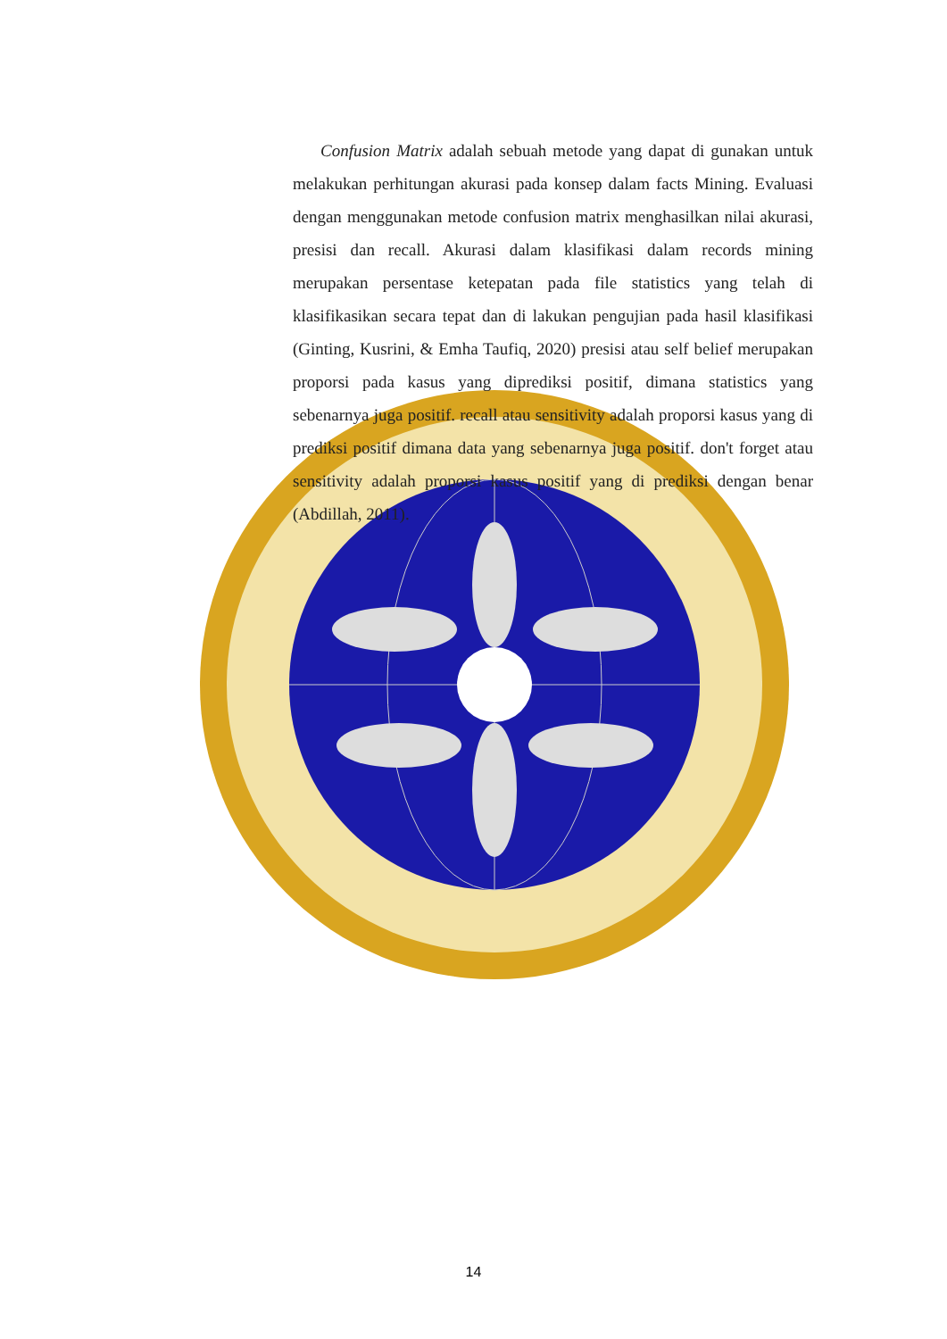Confusion Matrix adalah sebuah metode yang dapat di gunakan untuk melakukan perhitungan akurasi pada konsep dalam facts Mining. Evaluasi dengan menggunakan metode confusion matrix menghasilkan nilai akurasi, presisi dan recall. Akurasi dalam klasifikasi dalam records mining merupakan persentase ketepatan pada file statistics yang telah di klasifikasikan secara tepat dan di lakukan pengujian pada hasil klasifikasi (Ginting, Kusrini, & Emha Taufiq, 2020) presisi atau self belief merupakan proporsi pada kasus yang diprediksi positif, dimana statistics yang sebenarnya juga positif. recall atau sensitivity adalah proporsi kasus yang di prediksi positif dimana data yang sebenarnya juga positif. don't forget atau sensitivity adalah proporsi kasus positif yang di prediksi dengan benar (Abdillah, 2011).
14